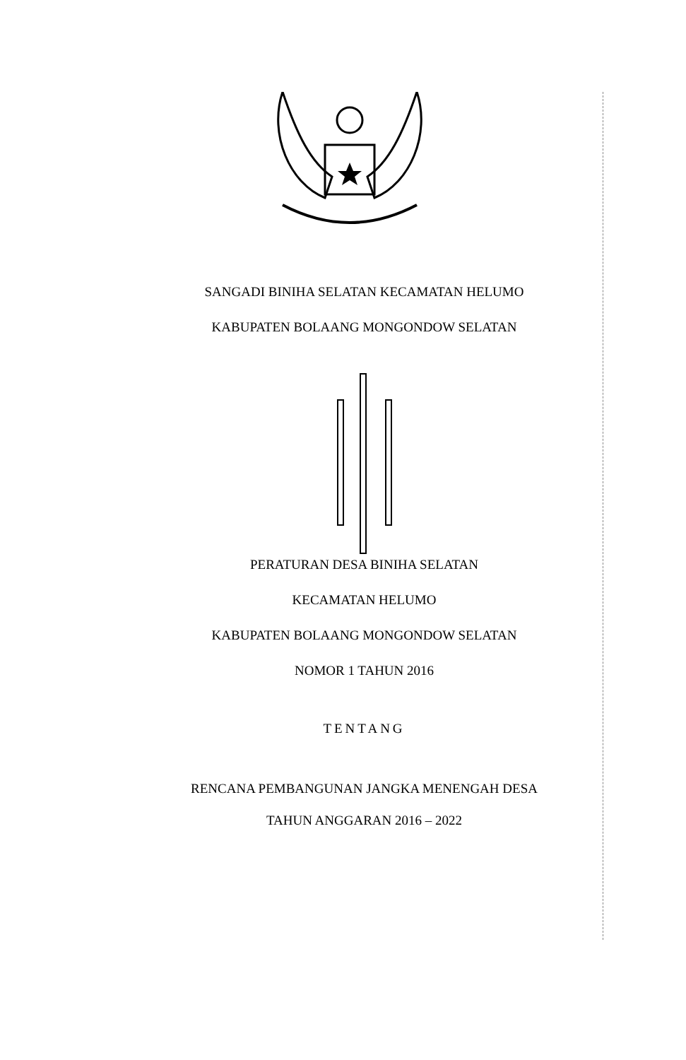SANGADI BINIHA SELATAN KECAMATAN HELUMO
KABUPATEN BOLAANG MONGONDOW SELATAN
PERATURAN DESA BINIHA SELATAN
KECAMATAN HELUMO
KABUPATEN BOLAANG MONGONDOW SELATAN
NOMOR 1 TAHUN 2016
TENTANG
RENCANA PEMBANGUNAN JANGKA MENENGAH DESA
TAHUN ANGGARAN 2016 – 2022